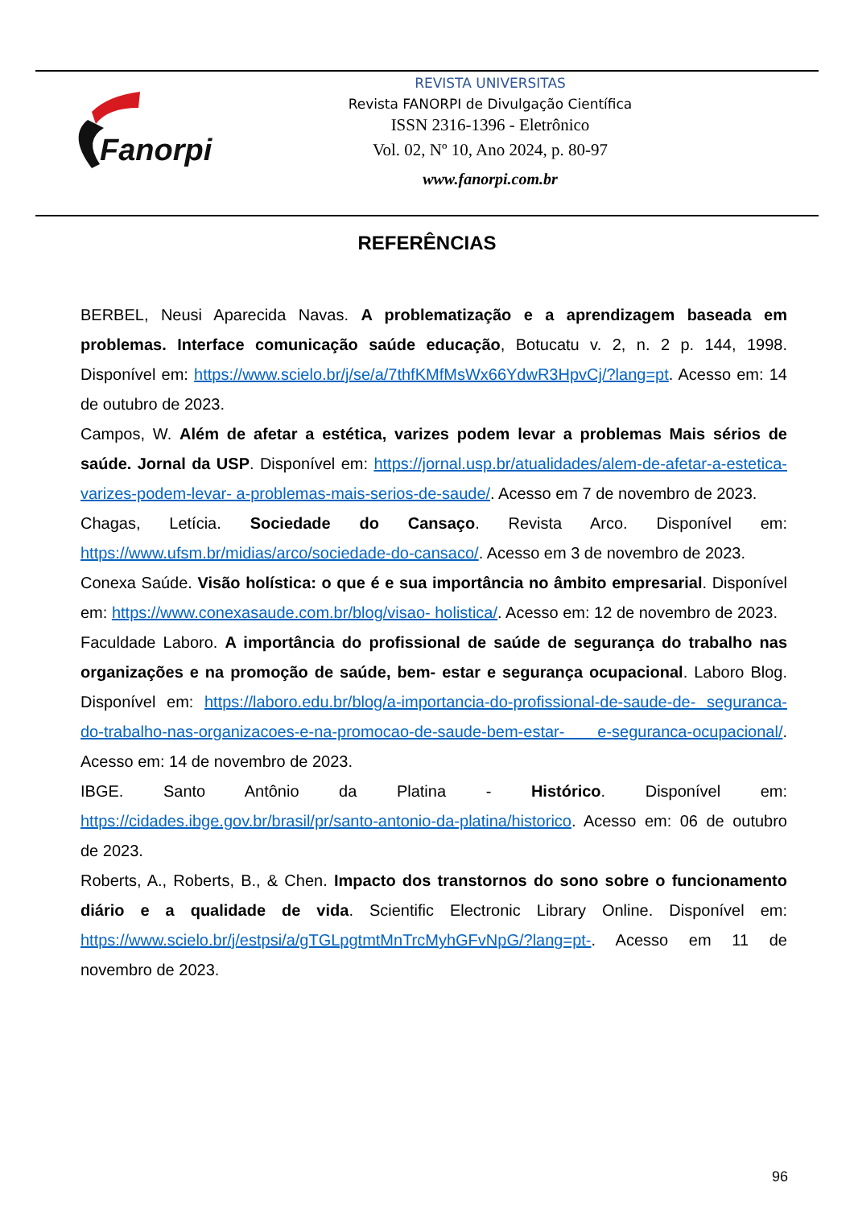Fanorpi
REVISTA UNIVERSITAS
Revista FANORPI de Divulgação Científica
ISSN 2316-1396 - Eletrônico
Vol. 02, Nº 10, Ano 2024, p. 80-97
www.fanorpi.com.br
REFERÊNCIAS
BERBEL, Neusi Aparecida Navas. A problematização e a aprendizagem baseada em problemas. Interface comunicação saúde educação, Botucatu v. 2, n. 2 p. 144, 1998. Disponível em: https://www.scielo.br/j/se/a/7thfKMfMsWx66YdwR3HpvCj/?lang=pt. Acesso em: 14 de outubro de 2023.
Campos, W. Além de afetar a estética, varizes podem levar a problemas Mais sérios de saúde. Jornal da USP. Disponível em: https://jornal.usp.br/atualidades/alem-de-afetar-a-estetica-varizes-podem-levar- a-problemas-mais-serios-de-saude/. Acesso em 7 de novembro de 2023.
Chagas, Letícia. Sociedade do Cansaço. Revista Arco. Disponível em: https://www.ufsm.br/midias/arco/sociedade-do-cansaco/. Acesso em 3 de novembro de 2023.
Conexa Saúde. Visão holística: o que é e sua importância no âmbito empresarial. Disponível em: https://www.conexasaude.com.br/blog/visao- holistica/. Acesso em: 12 de novembro de 2023.
Faculdade Laboro. A importância do profissional de saúde de segurança do trabalho nas organizações e na promoção de saúde, bem- estar e segurança ocupacional. Laboro Blog. Disponível em: https://laboro.edu.br/blog/a-importancia-do-profissional-de-saude-de- seguranca-do-trabalho-nas-organizacoes-e-na-promocao-de-saude-bem-estar- e-seguranca-ocupacional/. Acesso em: 14 de novembro de 2023.
IBGE. Santo Antônio da Platina - Histórico. Disponível em: https://cidades.ibge.gov.br/brasil/pr/santo-antonio-da-platina/historico. Acesso em: 06 de outubro de 2023.
Roberts, A., Roberts, B., & Chen. Impacto dos transtornos do sono sobre o funcionamento diário e a qualidade de vida. Scientific Electronic Library Online. Disponível em: https://www.scielo.br/j/estpsi/a/gTGLpgtmtMnTrcMyhGFvNpG/?lang=pt-. Acesso em 11 de novembro de 2023.
96